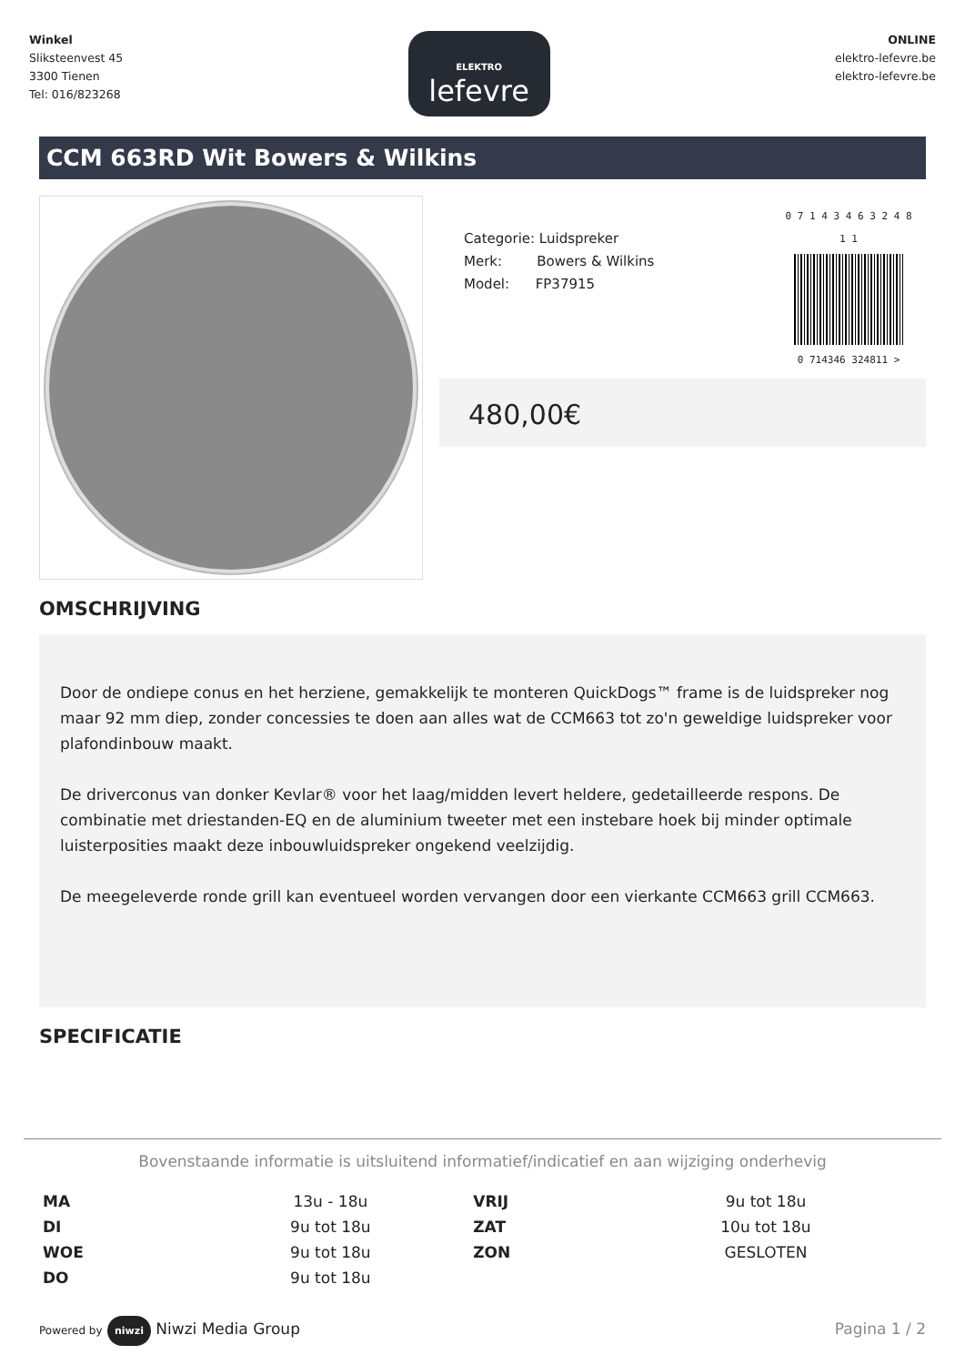Winkel
Sliksteenvest 45
3300 Tienen
Tel: 016/823268
ELEKTRO
lefevre
ONLINE
elektro-lefevre.be
elektro-lefevre.be
CCM 663RD Wit Bowers & Wilkins
Categorie: Luidspreker
Merk: Bowers & Wilkins
Model: FP37915
0 7 1 4 3 4 6 3 2 4 8 1 1
0 714346 324811 >
480,00€
OMSCHRIJVING
Door de ondiepe conus en het herziene, gemakkelijk te monteren QuickDogs™ frame is de luidspreker nog maar 92 mm diep, zonder concessies te doen aan alles wat de CCM663 tot zo'n geweldige luidspreker voor plafondinbouw maakt.
De driverconus van donker Kevlar® voor het laag/midden levert heldere, gedetailleerde respons. De combinatie met driestanden-EQ en de aluminium tweeter met een instebare hoek bij minder optimale luisterposities maakt deze inbouwluidspreker ongekend veelzijdig.
De meegeleverde ronde grill kan eventueel worden vervangen door een vierkante CCM663 grill CCM663.
SPECIFICATIE
Bovenstaande informatie is uitsluitend informatief/indicatief en aan wijziging onderhevig
| MA | 13u - 18u | VRIJ | 9u tot 18u |
| DI | 9u tot 18u | ZAT | 10u tot 18u |
| WOE | 9u tot 18u | ZON | GESLOTEN |
| DO | 9u tot 18u | | |
Powered by niwzi Niwzi Media Group
Pagina 1 / 2